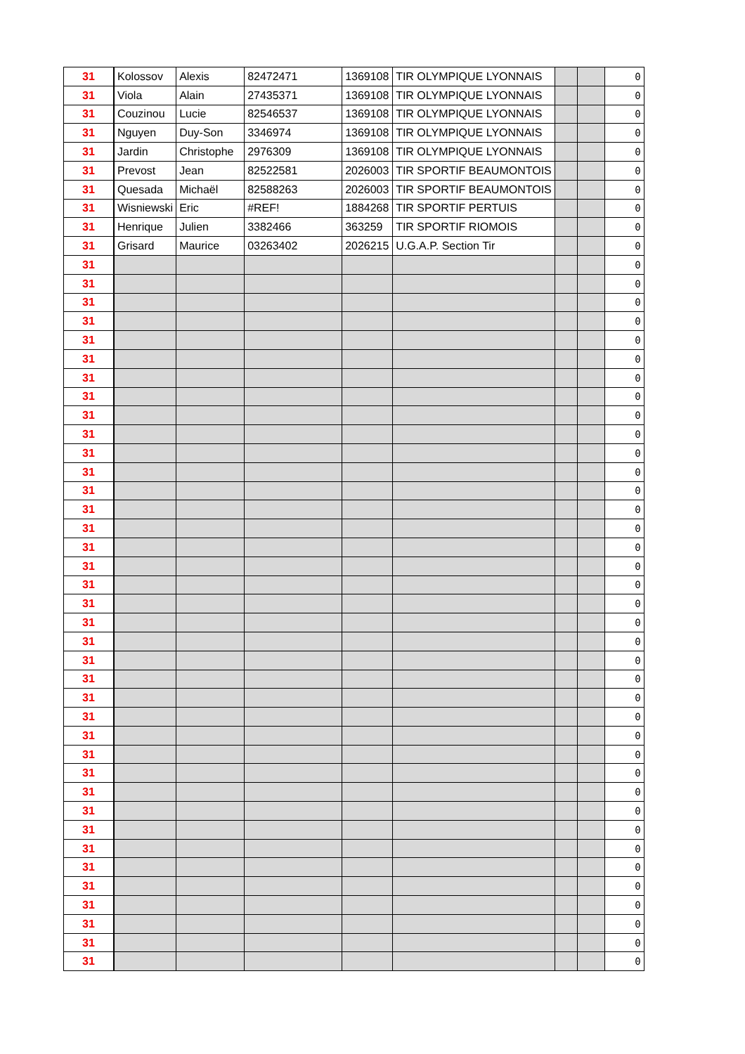| 31 | Kolossov | Alexis | 82472471 | 1369108 | TIR OLYMPIQUE LYONNAIS | | | 0 |
| 31 | Viola | Alain | 27435371 | 1369108 | TIR OLYMPIQUE LYONNAIS | | | 0 |
| 31 | Couzinou | Lucie | 82546537 | 1369108 | TIR OLYMPIQUE LYONNAIS | | | 0 |
| 31 | Nguyen | Duy-Son | 3346974 | 1369108 | TIR OLYMPIQUE LYONNAIS | | | 0 |
| 31 | Jardin | Christophe | 2976309 | 1369108 | TIR OLYMPIQUE LYONNAIS | | | 0 |
| 31 | Prevost | Jean | 82522581 | 2026003 | TIR SPORTIF BEAUMONTOIS | | | 0 |
| 31 | Quesada | Michaël | 82588263 | 2026003 | TIR SPORTIF BEAUMONTOIS | | | 0 |
| 31 | Wisniewski | Eric | #REF! | 1884268 | TIR SPORTIF PERTUIS | | | 0 |
| 31 | Henrique | Julien | 3382466 | 363259 | TIR SPORTIF RIOMOIS | | | 0 |
| 31 | Grisard | Maurice | 03263402 | 2026215 | U.G.A.P. Section Tir | | | 0 |
| 31 | | | | | | | | 0 |
| 31 | | | | | | | | 0 |
| 31 | | | | | | | | 0 |
| 31 | | | | | | | | 0 |
| 31 | | | | | | | | 0 |
| 31 | | | | | | | | 0 |
| 31 | | | | | | | | 0 |
| 31 | | | | | | | | 0 |
| 31 | | | | | | | | 0 |
| 31 | | | | | | | | 0 |
| 31 | | | | | | | | 0 |
| 31 | | | | | | | | 0 |
| 31 | | | | | | | | 0 |
| 31 | | | | | | | | 0 |
| 31 | | | | | | | | 0 |
| 31 | | | | | | | | 0 |
| 31 | | | | | | | | 0 |
| 31 | | | | | | | | 0 |
| 31 | | | | | | | | 0 |
| 31 | | | | | | | | 0 |
| 31 | | | | | | | | 0 |
| 31 | | | | | | | | 0 |
| 31 | | | | | | | | 0 |
| 31 | | | | | | | | 0 |
| 31 | | | | | | | | 0 |
| 31 | | | | | | | | 0 |
| 31 | | | | | | | | 0 |
| 31 | | | | | | | | 0 |
| 31 | | | | | | | | 0 |
| 31 | | | | | | | | 0 |
| 31 | | | | | | | | 0 |
| 31 | | | | | | | | 0 |
| 31 | | | | | | | | 0 |
| 31 | | | | | | | | 0 |
| 31 | | | | | | | | 0 |
| 31 | | | | | | | | 0 |
| 31 | | | | | | | | 0 |
| 31 | | | | | | | | 0 |